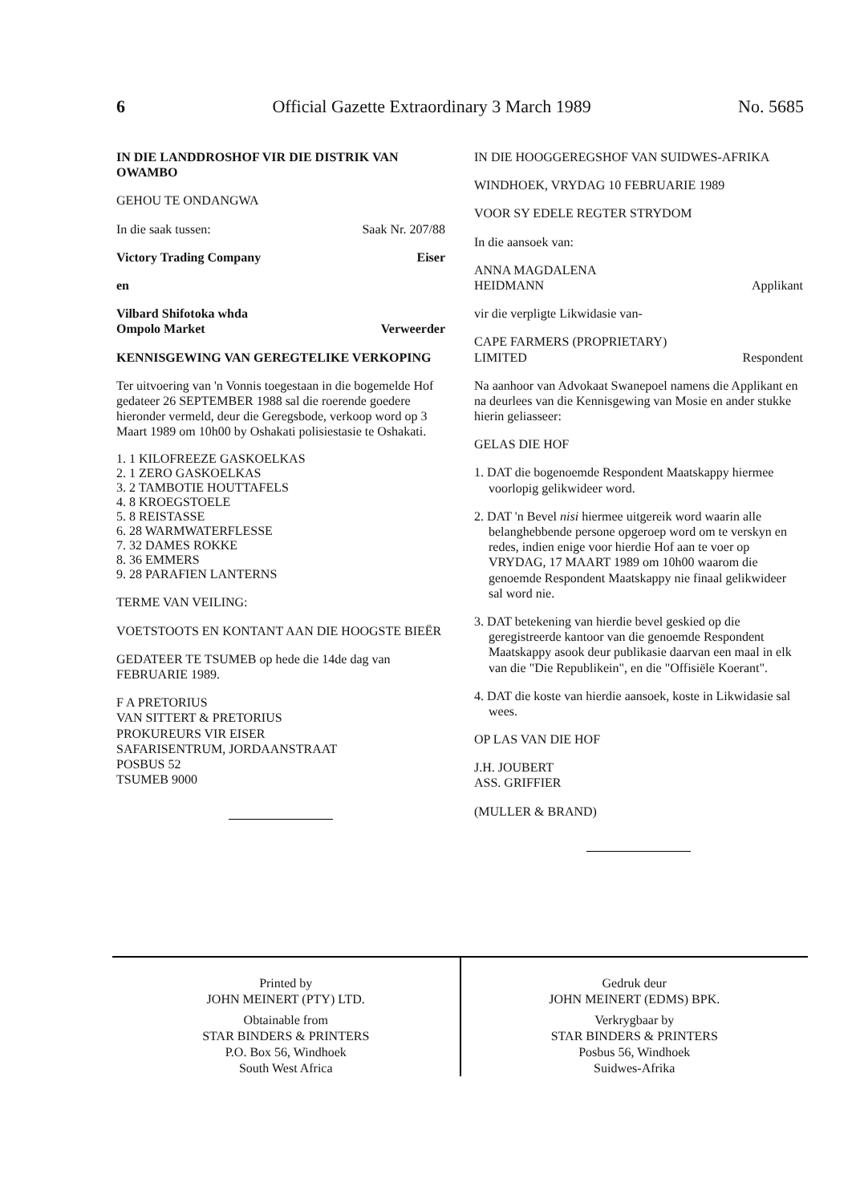6 Official Gazette Extraordinary 3 March 1989 No. 5685
IN DIE LANDDROSHOF VIR DIE DISTRIK VAN OWAMBO
GEHOU TE ONDANGWA
In die saak tussen: Saak Nr. 207/88
Victory Trading Company Eiser
en
Vilbard Shifotoka whda
Ompolo Market Verweerder
KENNISGEWING VAN GEREGTELIKE VERKOPING
Ter uitvoering van 'n Vonnis toegestaan in die bogemelde Hof gedateer 26 SEPTEMBER 1988 sal die roerende goedere hieronder vermeld, deur die Geregsbode, verkoop word op 3 Maart 1989 om 10h00 by Oshakati polisiestasie te Oshakati.
1. 1 KILOFREEZE GASKOELKAS
2. 1 ZERO GASKOELKAS
3. 2 TAMBOTIE HOUTTAFELS
4. 8 KROEGSTOELE
5. 8 REISTASSE
6. 28 WARMWATERFLESSE
7. 32 DAMES ROKKE
8. 36 EMMERS
9. 28 PARAFIEN LANTERNS
TERME VAN VEILING:
VOETSTOOTS EN KONTANT AAN DIE HOOGSTE BIEËR
GEDATEER TE TSUMEB op hede die 14de dag van FEBRUARIE 1989.
F A PRETORIUS
VAN SITTERT & PRETORIUS
PROKUREURS VIR EISER
SAFARISENTRUM, JORDAANSTRAAT
POSBUS 52
TSUMEB 9000
IN DIE HOOGGEREGSHOF VAN SUIDWES-AFRIKA
WINDHOEK, VRYDAG 10 FEBRUARIE 1989
VOOR SY EDELE REGTER STRYDOM
In die aansoek van:
ANNA MAGDALENA
HEIDMANN Applikant
vir die verpligte Likwidasie van-
CAPE FARMERS (PROPRIETARY)
LIMITED Respondent
Na aanhoor van Advokaat Swanepoel namens die Applikant en na deurlees van die Kennisgewing van Mosie en ander stukke hierin geliasseer:
GELAS DIE HOF
1. DAT die bogenoemde Respondent Maatskappy hiermee voorlopig gelikwideer word.
2. DAT 'n Bevel nisi hiermee uitgereik word waarin alle belanghebbende persone opgeroep word om te verskyn en redes, indien enige voor hierdie Hof aan te voer op VRYDAG, 17 MAART 1989 om 10h00 waarom die genoemde Respondent Maatskappy nie finaal gelikwideer sal word nie.
3. DAT betekening van hierdie bevel geskied op die geregistreerde kantoor van die genoemde Respondent Maatskappy asook deur publikasie daarvan een maal in elk van die "Die Republikein", en die "Offisiële Koerant".
4. DAT die koste van hierdie aansoek, koste in Likwidasie sal wees.
OP LAS VAN DIE HOF
J.H. JOUBERT
ASS. GRIFFIER
(MULLER & BRAND)
Printed by
JOHN MEINERT (PTY) LTD.
Obtainable from
STAR BINDERS & PRINTERS
P.O. Box 56, Windhoek
South West Africa
Gedruk deur
JOHN MEINERT (EDMS) BPK.
Verkrygbaar by
STAR BINDERS & PRINTERS
Posbus 56, Windhoek
Suidwes-Afrika